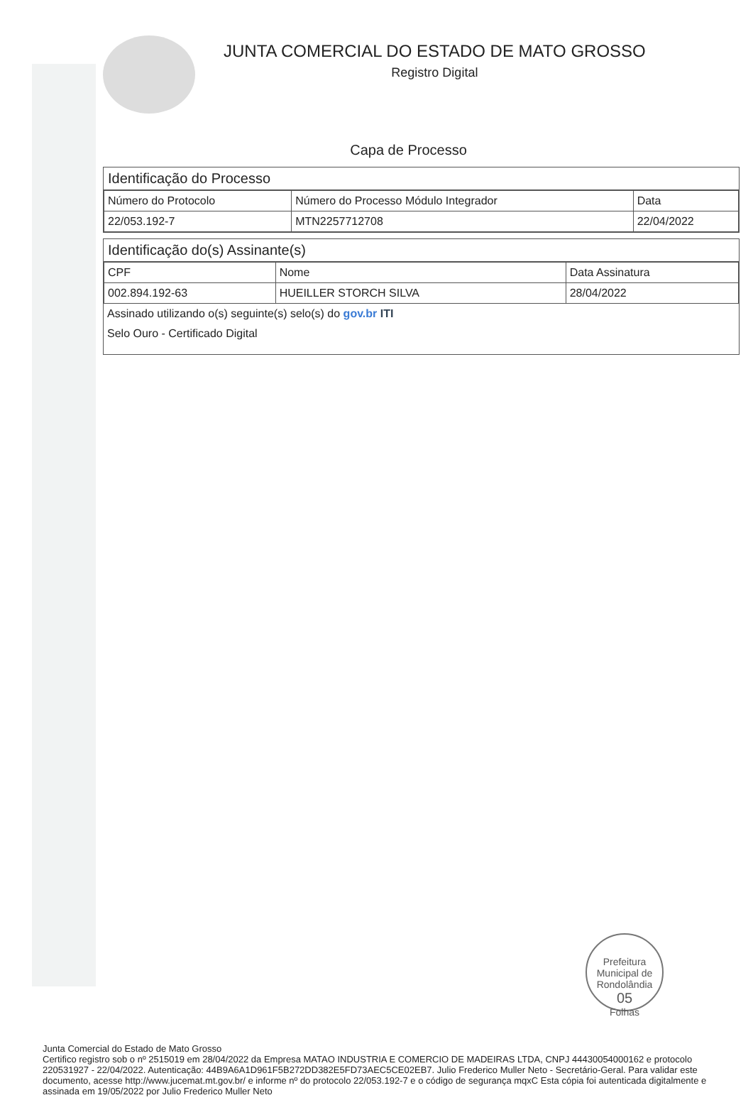JUNTA COMERCIAL DO ESTADO DE MATO GROSSO
Registro Digital
Capa de Processo
Identificação do Processo
| Número do Protocolo | Número do Processo Módulo Integrador | Data |
| --- | --- | --- |
| 22/053.192-7 | MTN2257712708 | 22/04/2022 |
Identificação do(s) Assinante(s)
| CPF | Nome | Data Assinatura |
| --- | --- | --- |
| 002.894.192-63 | HUEILLER STORCH SILVA | 28/04/2022 |
Assinado utilizando o(s) seguinte(s) selo(s) do gov.br ITI
Selo Ouro - Certificado Digital
Prefeitura Municipal de Rondolândia
05
Folhas
Junta Comercial do Estado de Mato Grosso
Certifico registro sob o nº 2515019 em 28/04/2022 da Empresa MATAO INDUSTRIA E COMERCIO DE MADEIRAS LTDA, CNPJ 44430054000162 e protocolo 220531927 - 22/04/2022. Autenticação: 44B9A6A1D961F5B272DD382E5FD73AEC5CE02EB7. Julio Frederico Muller Neto - Secretário-Geral. Para validar este documento, acesse http://www.jucemat.mt.gov.br/ e informe nº do protocolo 22/053.192-7 e o código de segurança mqxC Esta cópia foi autenticada digitalmente e assinada em 19/05/2022 por Julio Frederico Muller Neto